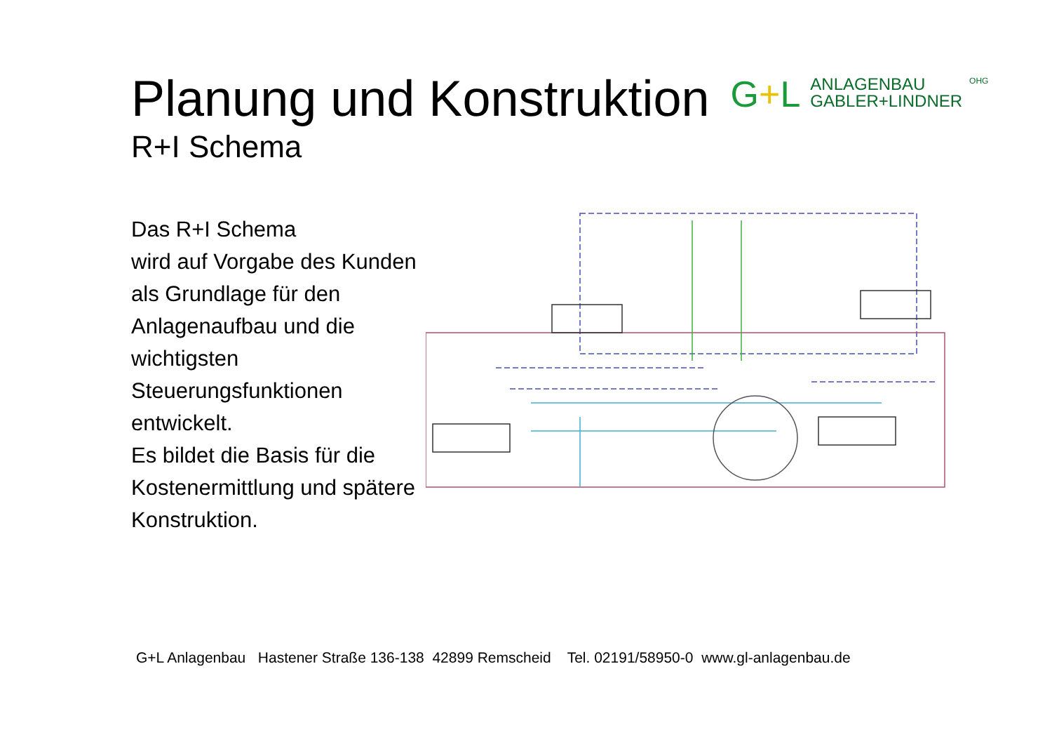Planung und Konstruktion
G+L
ANLAGENBAU
GABLER+LINDNER
OHG
R+I Schema
Das R+I Schema
wird auf Vorgabe des Kunden als Grundlage für den Anlagenaufbau und die wichtigsten Steuerungsfunktionen entwickelt.
Es bildet die Basis für die Kostenermittlung und spätere Konstruktion.
G+L Anlagenbau Hastener Straße 136-138 42899 Remscheid Tel. 02191/58950-0 www.gl-anlagenbau.de